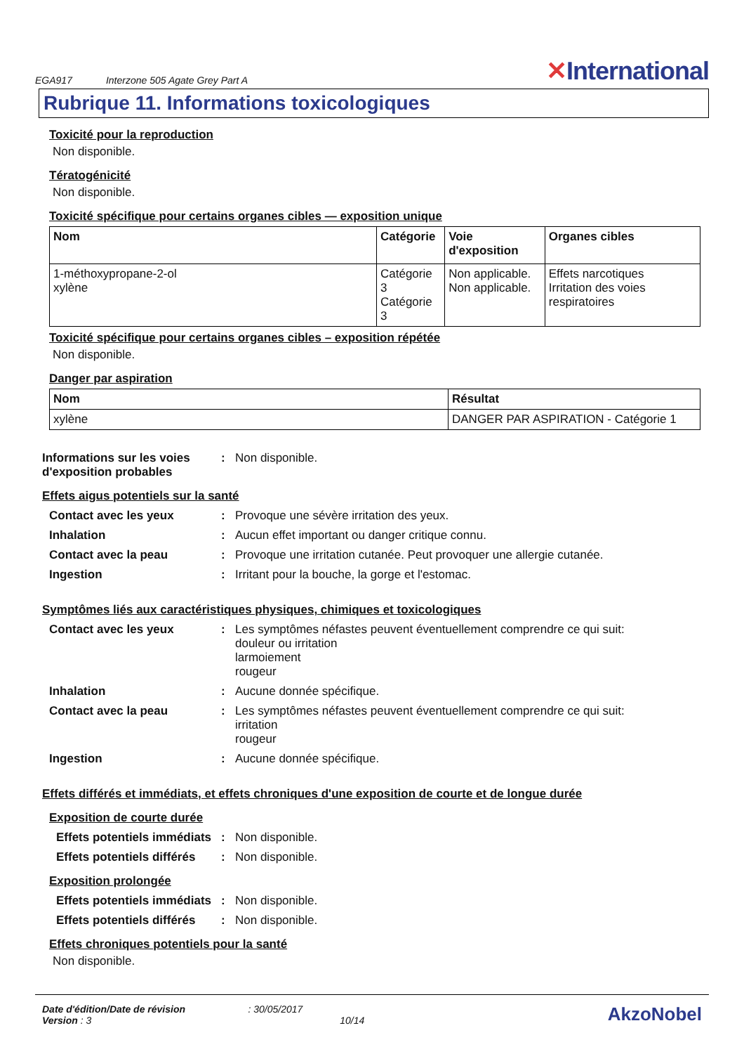EGA917
Interzone 505 Agate Grey Part A
✕International
Rubrique 11. Informations toxicologiques
Toxicité pour la reproduction
Non disponible.
Tératogénicité
Non disponible.
Toxicité spécifique pour certains organes cibles — exposition unique
| Nom | Catégorie | Voie d'exposition | Organes cibles |
| --- | --- | --- | --- |
| 1-méthoxypropane-2-ol xylène | Catégorie 3 Catégorie 3 | Non applicable. Non applicable. | Effets narcotiques Irritation des voies respiratoires |
Toxicité spécifique pour certains organes cibles – exposition répétée
Non disponible.
Danger par aspiration
| Nom | Résultat |
| --- | --- |
| xylène | DANGER PAR ASPIRATION - Catégorie 1 |
Informations sur les voies d'exposition probables
: Non disponible.
Effets aigus potentiels sur la santé
Contact avec les yeux : Provoque une sévère irritation des yeux.
Inhalation : Aucun effet important ou danger critique connu.
Contact avec la peau : Provoque une irritation cutanée. Peut provoquer une allergie cutanée.
Ingestion : Irritant pour la bouche, la gorge et l'estomac.
Symptômes liés aux caractéristiques physiques, chimiques et toxicologiques
Contact avec les yeux : Les symptômes néfastes peuvent éventuellement comprendre ce qui suit:
douleur ou irritation
larmoiement
rougeur
Inhalation : Aucune donnée spécifique.
Contact avec la peau : Les symptômes néfastes peuvent éventuellement comprendre ce qui suit:
irritation
rougeur
Ingestion : Aucune donnée spécifique.
Effets différés et immédiats, et effets chroniques d'une exposition de courte et de longue durée
Exposition de courte durée
Effets potentiels immédiats
: Non disponible.
Effets potentiels différés
: Non disponible.
Exposition prolongée
Effets potentiels immédiats
: Non disponible.
Effets potentiels différés
: Non disponible.
Effets chroniques potentiels pour la santé
Non disponible.
Date d'édition/Date de révision : 30/05/2017
Version : 3 10/14
AkzoNobel